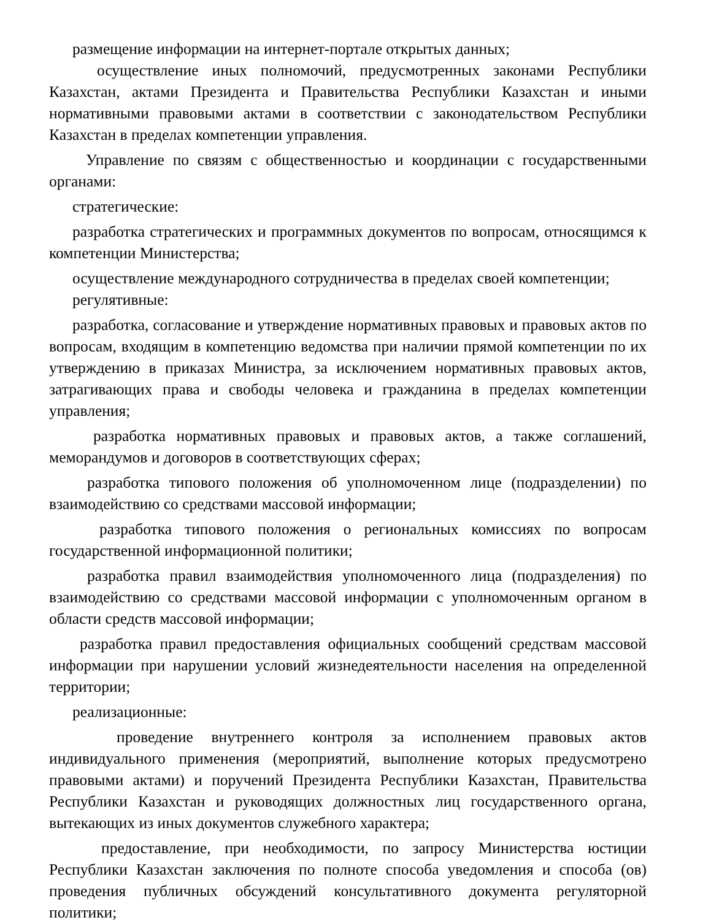размещение информации на интернет-портале открытых данных;
осуществление иных полномочий, предусмотренных законами Республики Казахстан, актами Президента и Правительства Республики Казахстан и иными нормативными правовыми актами в соответствии с законодательством Республики Казахстан в пределах компетенции управления.
Управление по связям с общественностью и координации с государственными органами:
стратегические:
разработка стратегических и программных документов по вопросам, относящимся к компетенции Министерства;
осуществление международного сотрудничества в пределах своей компетенции;
регулятивные:
разработка, согласование и утверждение нормативных правовых и правовых актов по вопросам, входящим в компетенцию ведомства при наличии прямой компетенции по их утверждению в приказах Министра, за исключением нормативных правовых актов, затрагивающих права и свободы человека и гражданина в пределах компетенции управления;
разработка нормативных правовых и правовых актов, а также соглашений, меморандумов и договоров в соответствующих сферах;
разработка типового положения об уполномоченном лице (подразделении) по взаимодействию со средствами массовой информации;
разработка типового положения о региональных комиссиях по вопросам государственной информационной политики;
разработка правил взаимодействия уполномоченного лица (подразделения) по взаимодействию со средствами массовой информации с уполномоченным органом в области средств массовой информации;
разработка правил предоставления официальных сообщений средствам массовой информации при нарушении условий жизнедеятельности населения на определенной территории;
реализационные:
проведение внутреннего контроля за исполнением правовых актов индивидуального применения (мероприятий, выполнение которых предусмотрено правовыми актами) и поручений Президента Республики Казахстан, Правительства Республики Казахстан и руководящих должностных лиц государственного органа, вытекающих из иных документов служебного характера;
предоставление, при необходимости, по запросу Министерства юстиции Республики Казахстан заключения по полноте способа уведомления и способа (ов) проведения публичных обсуждений консультативного документа регуляторной политики;